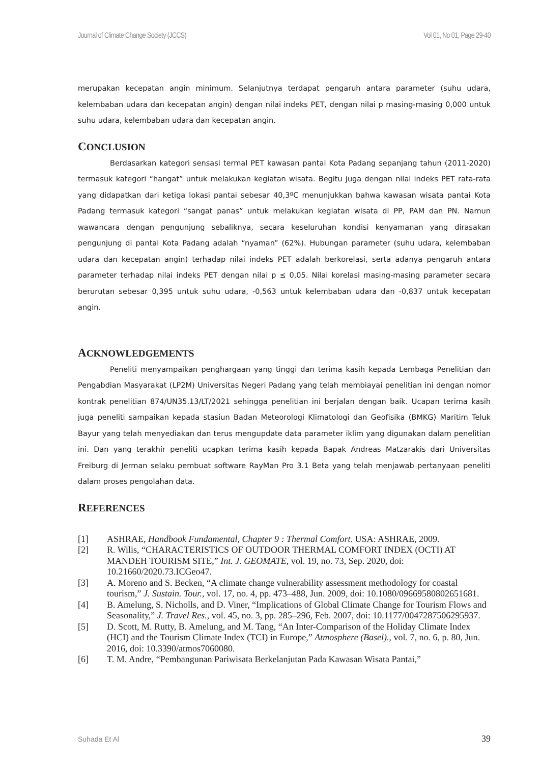Journal of Climate Change Society (JCCS) Vol 01, No 01, Page 29-40
merupakan kecepatan angin minimum. Selanjutnya terdapat pengaruh antara parameter (suhu udara, kelembaban udara dan kecepatan angin) dengan nilai indeks PET, dengan nilai p masing-masing 0,000 untuk suhu udara, kelembaban udara dan kecepatan angin.
CONCLUSION
Berdasarkan kategori sensasi termal PET kawasan pantai Kota Padang sepanjang tahun (2011-2020) termasuk kategori “hangat” untuk melakukan kegiatan wisata. Begitu juga dengan nilai indeks PET rata-rata yang didapatkan dari ketiga lokasi pantai sebesar 40,3ºC menunjukkan bahwa kawasan wisata pantai Kota Padang termasuk kategori “sangat panas” untuk melakukan kegiatan wisata di PP, PAM dan PN. Namun wawancara dengan pengunjung sebaliknya, secara keseluruhan kondisi kenyamanan yang dirasakan pengunjung di pantai Kota Padang adalah “nyaman” (62%). Hubungan parameter (suhu udara, kelembaban udara dan kecepatan angin) terhadap nilai indeks PET adalah berkorelasi, serta adanya pengaruh antara parameter terhadap nilai indeks PET dengan nilai p ≤ 0,05. Nilai korelasi masing-masing parameter secara berurutan sebesar 0,395 untuk suhu udara, -0,563 untuk kelembaban udara dan -0,837 untuk kecepatan angin.
ACKNOWLEDGEMENTS
Peneliti menyampaikan penghargaan yang tinggi dan terima kasih kepada Lembaga Penelitian dan Pengabdian Masyarakat (LP2M) Universitas Negeri Padang yang telah membiayai penelitian ini dengan nomor kontrak penelitian 874/UN35.13/LT/2021 sehingga penelitian ini berjalan dengan baik. Ucapan terima kasih juga peneliti sampaikan kepada stasiun Badan Meteorologi Klimatologi dan Geofisika (BMKG) Maritim Teluk Bayur yang telah menyediakan dan terus mengupdate data parameter iklim yang digunakan dalam penelitian ini. Dan yang terakhir peneliti ucapkan terima kasih kepada Bapak Andreas Matzarakis dari Universitas Freiburg di Jerman selaku pembuat software RayMan Pro 3.1 Beta yang telah menjawab pertanyaan peneliti dalam proses pengolahan data.
REFERENCES
[1] ASHRAE, Handbook Fundamental, Chapter 9 : Thermal Comfort. USA: ASHRAE, 2009.
[2] R. Wilis, “CHARACTERISTICS OF OUTDOOR THERMAL COMFORT INDEX (OCTI) AT MANDEH TOURISM SITE,” Int. J. GEOMATE, vol. 19, no. 73, Sep. 2020, doi: 10.21660/2020.73.ICGeo47.
[3] A. Moreno and S. Becken, “A climate change vulnerability assessment methodology for coastal tourism,” J. Sustain. Tour., vol. 17, no. 4, pp. 473–488, Jun. 2009, doi: 10.1080/09669580802651681.
[4] B. Amelung, S. Nicholls, and D. Viner, “Implications of Global Climate Change for Tourism Flows and Seasonality,” J. Travel Res., vol. 45, no. 3, pp. 285–296, Feb. 2007, doi: 10.1177/0047287506295937.
[5] D. Scott, M. Rutty, B. Amelung, and M. Tang, “An Inter-Comparison of the Holiday Climate Index (HCI) and the Tourism Climate Index (TCI) in Europe,” Atmosphere (Basel)., vol. 7, no. 6, p. 80, Jun. 2016, doi: 10.3390/atmos7060080.
[6] T. M. Andre, “Pembangunan Pariwisata Berkelanjutan Pada Kawasan Wisata Pantai,”
Suhada Et Al 39